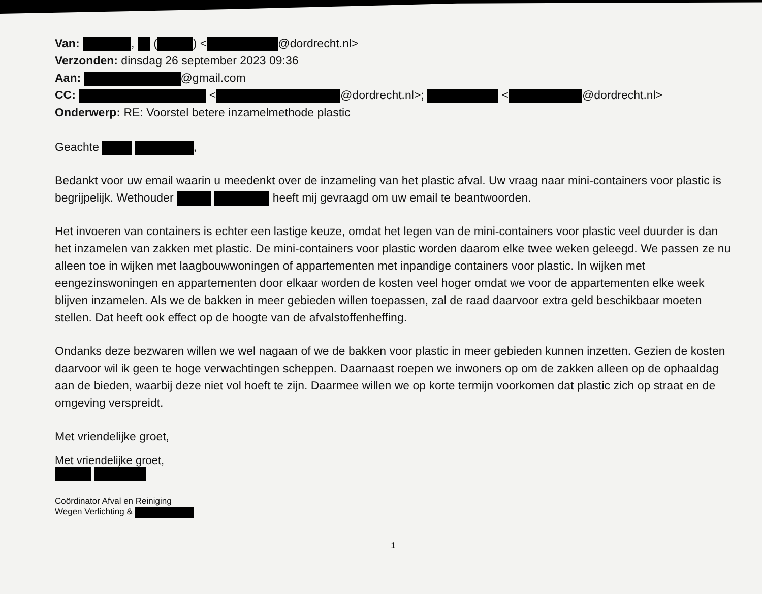Van: , ( ) < @dordrecht.nl>
Verzonden: dinsdag 26 september 2023 09:36
Aan: @gmail.com
CC: < @dordrecht.nl>; < @dordrecht.nl>
Onderwerp: RE: Voorstel betere inzamelmethode plastic
Geachte ,
Bedankt voor uw email waarin u meedenkt over de inzameling van het plastic afval. Uw vraag naar mini-containers voor plastic is begrijpelijk. Wethouder heeft mij gevraagd om uw email te beantwoorden.
Het invoeren van containers is echter een lastige keuze, omdat het legen van de mini-containers voor plastic veel duurder is dan het inzamelen van zakken met plastic. De mini-containers voor plastic worden daarom elke twee weken geleegd. We passen ze nu alleen toe in wijken met laagbouwwoningen of appartementen met inpandige containers voor plastic. In wijken met eengezinswoningen en appartementen door elkaar worden de kosten veel hoger omdat we voor de appartementen elke week blijven inzamelen. Als we de bakken in meer gebieden willen toepassen, zal de raad daarvoor extra geld beschikbaar moeten stellen. Dat heeft ook effect op de hoogte van de afvalstoffenheffing.
Ondanks deze bezwaren willen we wel nagaan of we de bakken voor plastic in meer gebieden kunnen inzetten. Gezien de kosten daarvoor wil ik geen te hoge verwachtingen scheppen. Daarnaast roepen we inwoners op om de zakken alleen op de ophaaldag aan de bieden, waarbij deze niet vol hoeft te zijn. Daarmee willen we op korte termijn voorkomen dat plastic zich op straat en de omgeving verspreidt.
Met vriendelijke groet,
Met vriendelijke groet,
Coördinator Afval en Reiniging
Wegen Verlichting &
1